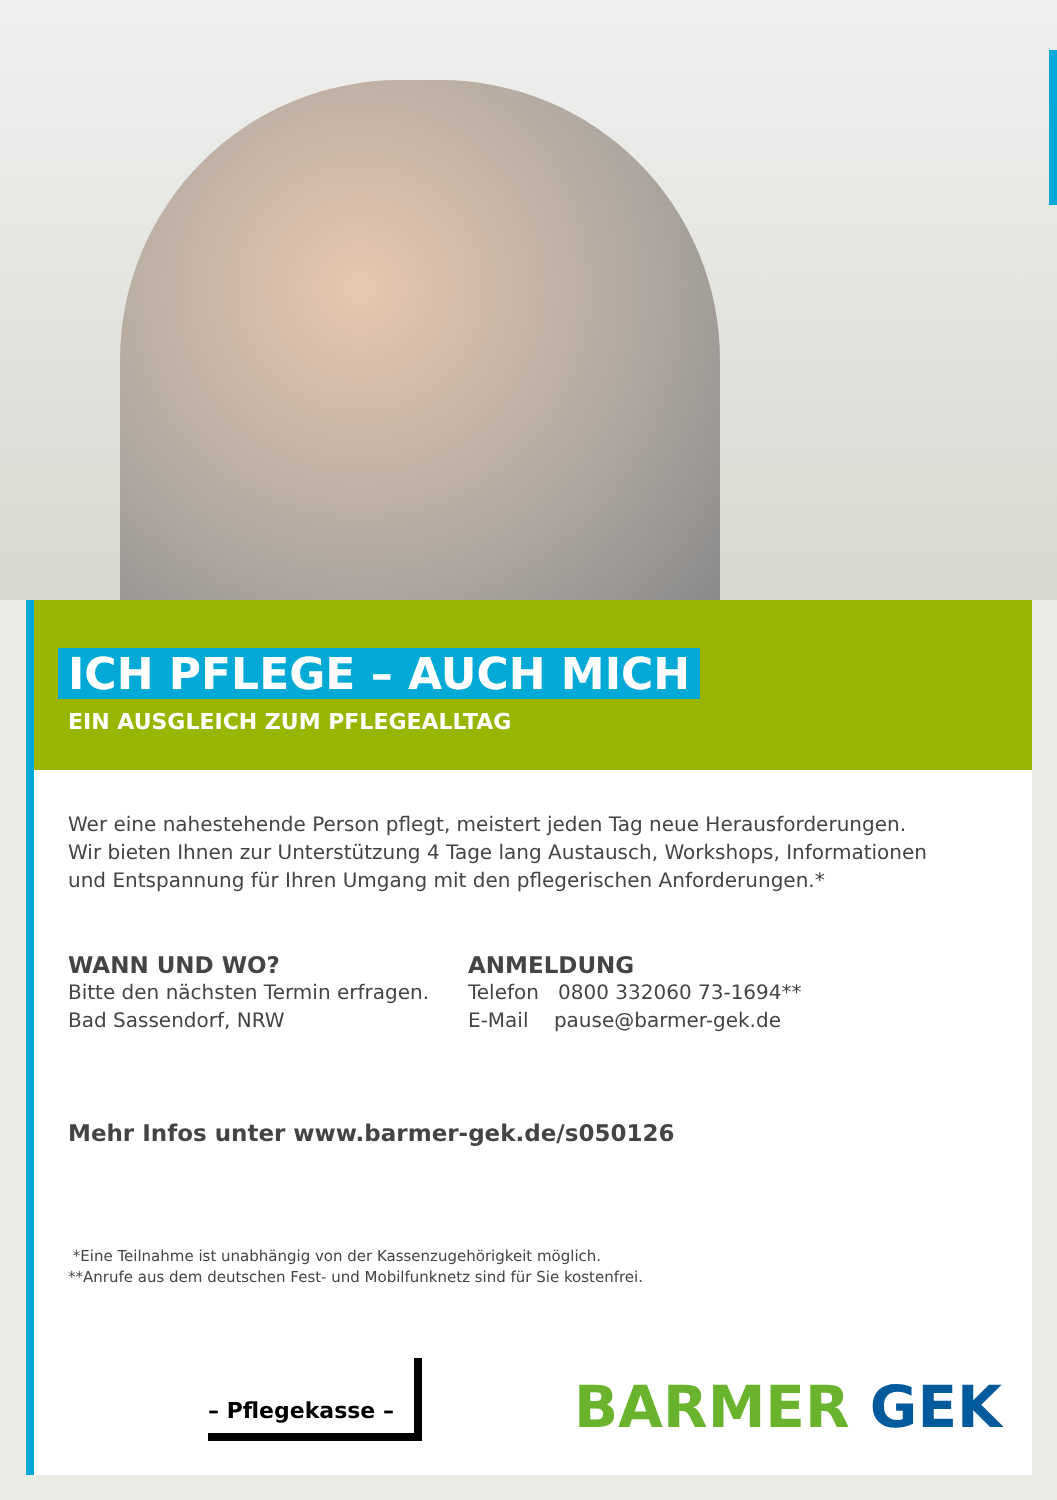ICH PFLEGE – AUCH MICH
EIN AUSGLEICH ZUM PFLEGEALLTAG
Wer eine nahestehende Person pflegt, meistert jeden Tag neue Herausforderungen.
Wir bieten Ihnen zur Unterstützung 4 Tage lang Austausch, Workshops, Informationen
und Entspannung für Ihren Umgang mit den pflegerischen Anforderungen.*
WANN UND WO?
Bitte den nächsten Termin erfragen.
Bad Sassendorf, NRW
ANMELDUNG
Telefon 0800 332060 73-1694**
E-Mail pause@barmer-gek.de
Mehr Infos unter www.barmer-gek.de/s050126
*Eine Teilnahme ist unabhängig von der Kassenzugehörigkeit möglich.
**Anrufe aus dem deutschen Fest- und Mobilfunknetz sind für Sie kostenfrei.
– Pflegekasse –
BARMER GEK